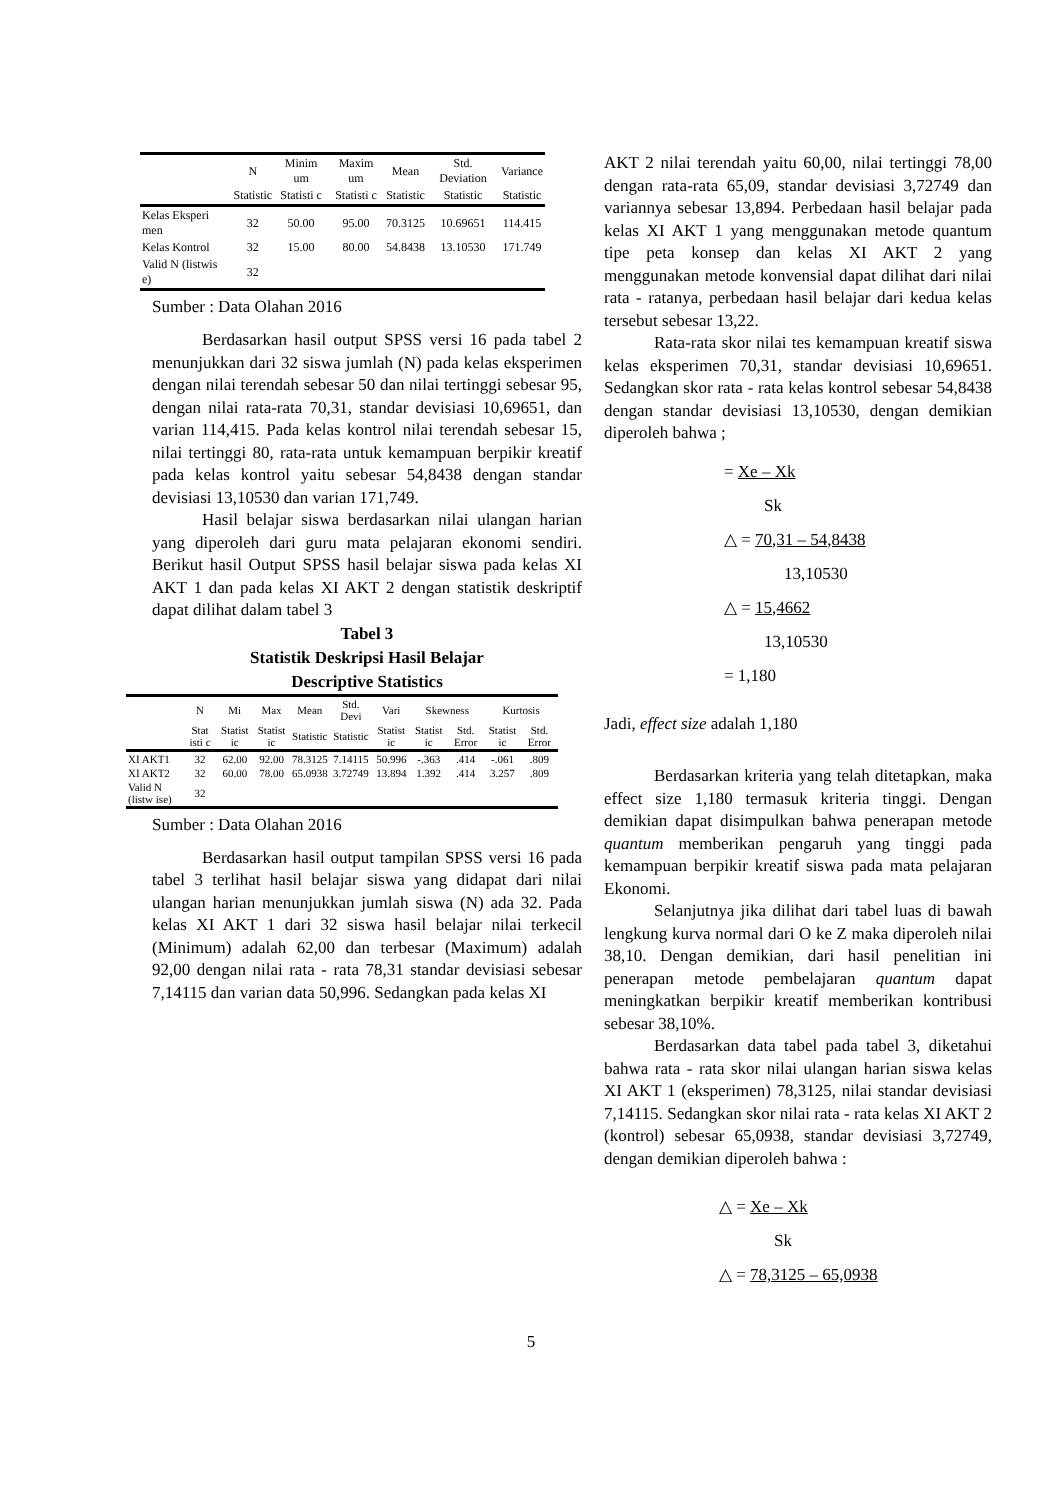| | N | Minim um | Maxim um | Mean | Std. Deviation | Variance |
| --- | --- | --- | --- | --- | --- | --- |
| | Statistic | Statisti c | Statisti c | Statistic | Statistic | Statistic |
| Kelas Eksperi men | 32 | 50.00 | 95.00 | 70.3125 | 10.69651 | 114.415 |
| Kelas Kontrol | 32 | 15.00 | 80.00 | 54.8438 | 13.10530 | 171.749 |
| Valid N (listwis e) | 32 | | | | | |
Sumber : Data Olahan 2016
Berdasarkan hasil output SPSS versi 16 pada tabel 2 menunjukkan dari 32 siswa jumlah (N) pada kelas eksperimen dengan nilai terendah sebesar 50 dan nilai tertinggi sebesar 95, dengan nilai rata-rata 70,31, standar devisiasi 10,69651, dan varian 114,415. Pada kelas kontrol nilai terendah sebesar 15, nilai tertinggi 80, rata-rata untuk kemampuan berpikir kreatif pada kelas kontrol yaitu sebesar 54,8438 dengan standar devisiasi 13,10530 dan varian 171,749.
Hasil belajar siswa berdasarkan nilai ulangan harian yang diperoleh dari guru mata pelajaran ekonomi sendiri. Berikut hasil Output SPSS hasil belajar siswa pada kelas XI AKT 1 dan pada kelas XI AKT 2 dengan statistik deskriptif dapat dilihat dalam tabel 3
Tabel 3
Statistik Deskripsi Hasil Belajar
Descriptive Statistics
| | N | Mi | Max | Mean | Std. Devi | Vari | Skewness | | Kurtosis | |
| --- | --- | --- | --- | --- | --- | --- | --- | --- | --- | --- |
| | Stat isti c | Statist ic | Statist ic | Statistic | Statistic | Statist ic | Statist ic | Std. Error | Statist ic | Std. Error |
| XI AKT1 | 32 | 62.00 | 92.00 | 78.3125 | 7.14115 | 50.996 | -.363 | .414 | -.061 | .809 |
| XI AKT2 | 32 | 60.00 | 78.00 | 65.0938 | 3.72749 | 13.894 | 1.392 | .414 | 3.257 | .809 |
| Valid N (listw ise) | 32 | | | | | | | | | |
Sumber : Data Olahan 2016
Berdasarkan hasil output tampilan SPSS versi 16 pada tabel 3 terlihat hasil belajar siswa yang didapat dari nilai ulangan harian menunjukkan jumlah siswa (N) ada 32. Pada kelas XI AKT 1 dari 32 siswa hasil belajar nilai terkecil (Minimum) adalah 62,00 dan terbesar (Maximum) adalah 92,00 dengan nilai rata - rata 78,31 standar devisiasi sebesar 7,14115 dan varian data 50,996. Sedangkan pada kelas XI
AKT 2 nilai terendah yaitu 60,00, nilai tertinggi 78,00 dengan rata-rata 65,09, standar devisiasi 3,72749 dan variannya sebesar 13,894. Perbedaan hasil belajar pada kelas XI AKT 1 yang menggunakan metode quantum tipe peta konsep dan kelas XI AKT 2 yang menggunakan metode konvensial dapat dilihat dari nilai rata - ratanya, perbedaan hasil belajar dari kedua kelas tersebut sebesar 13,22.
Rata-rata skor nilai tes kemampuan kreatif siswa kelas eksperimen 70,31, standar devisiasi 10,69651. Sedangkan skor rata - rata kelas kontrol sebesar 54,8438 dengan standar devisiasi 13,10530, dengan demikian diperoleh bahwa ;
= Xe – Xk
Sk
△ = 70,31 – 54,8438
13,10530
△ = 15,4662
13,10530
= 1,180
Jadi, effect size adalah 1,180
Berdasarkan kriteria yang telah ditetapkan, maka effect size 1,180 termasuk kriteria tinggi. Dengan demikian dapat disimpulkan bahwa penerapan metode quantum memberikan pengaruh yang tinggi pada kemampuan berpikir kreatif siswa pada mata pelajaran Ekonomi.
Selanjutnya jika dilihat dari tabel luas di bawah lengkung kurva normal dari O ke Z maka diperoleh nilai 38,10. Dengan demikian, dari hasil penelitian ini penerapan metode pembelajaran quantum dapat meningkatkan berpikir kreatif memberikan kontribusi sebesar 38,10%.
Berdasarkan data tabel pada tabel 3, diketahui bahwa rata - rata skor nilai ulangan harian siswa kelas XI AKT 1 (eksperimen) 78,3125, nilai standar devisiasi 7,14115. Sedangkan skor nilai rata - rata kelas XI AKT 2 (kontrol) sebesar 65,0938, standar devisiasi 3,72749, dengan demikian diperoleh bahwa :
△ = Xe – Xk
Sk
△ = 78,3125 – 65,0938
5